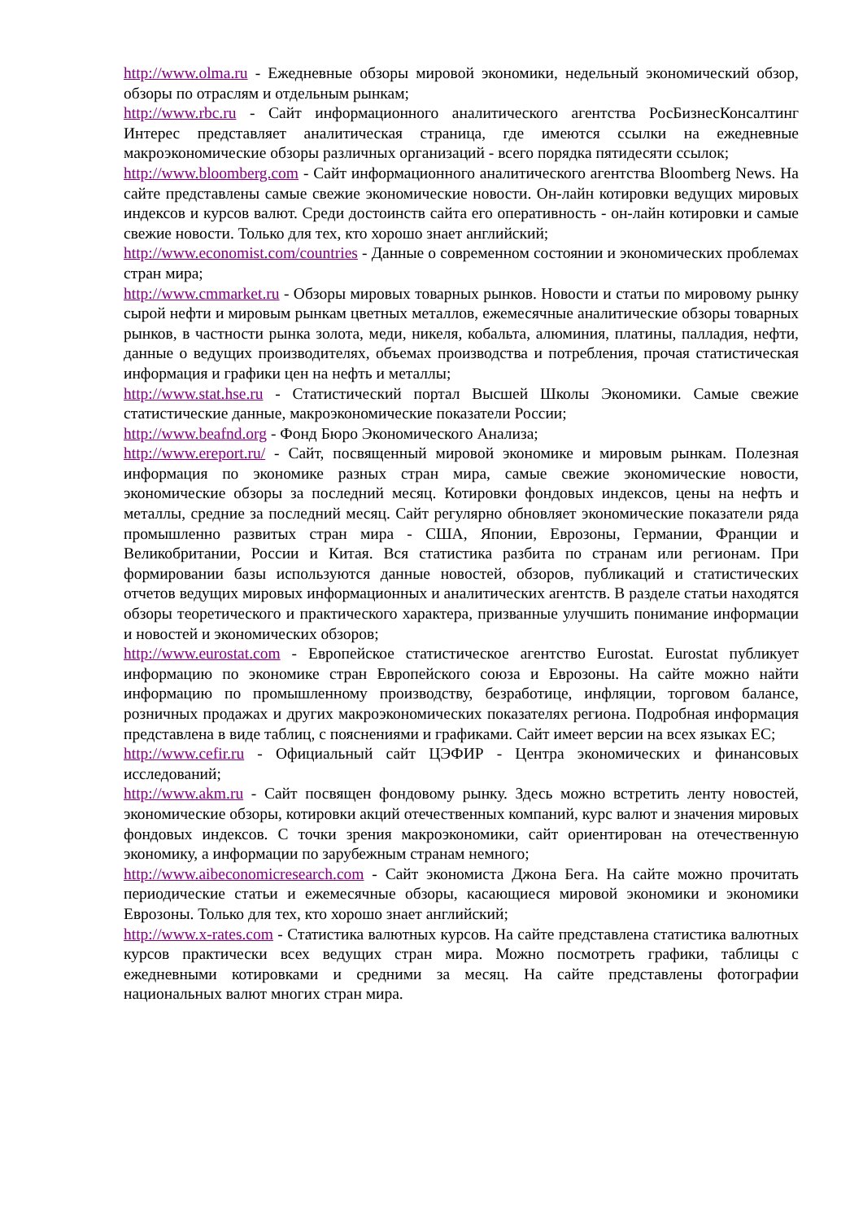http://www.olma.ru - Ежедневные обзоры мировой экономики, недельный экономический обзор, обзоры по отраслям и отдельным рынкам;
http://www.rbc.ru - Сайт информационного аналитического агентства РосБизнесКонсалтинг Интерес представляет аналитическая страница, где имеются ссылки на ежедневные макроэкономические обзоры различных организаций - всего порядка пятидесяти ссылок;
http://www.bloomberg.com - Сайт информационного аналитического агентства Bloomberg News. На сайте представлены самые свежие экономические новости. Он-лайн котировки ведущих мировых индексов и курсов валют. Среди достоинств сайта его оперативность - он-лайн котировки и самые свежие новости. Только для тех, кто хорошо знает английский;
http://www.economist.com/countries - Данные о современном состоянии и экономических проблемах стран мира;
http://www.cmmarket.ru - Обзоры мировых товарных рынков. Новости и статьи по мировому рынку сырой нефти и мировым рынкам цветных металлов, ежемесячные аналитические обзоры товарных рынков, в частности рынка золота, меди, никеля, кобальта, алюминия, платины, палладия, нефти, данные о ведущих производителях, объемах производства и потребления, прочая статистическая информация и графики цен на нефть и металлы;
http://www.stat.hse.ru - Статистический портал Высшей Школы Экономики. Самые свежие статистические данные, макроэкономические показатели России;
http://www.beafnd.org - Фонд Бюро Экономического Анализа;
http://www.ereport.ru/ - Сайт, посвященный мировой экономике и мировым рынкам. Полезная информация по экономике разных стран мира, самые свежие экономические новости, экономические обзоры за последний месяц. Котировки фондовых индексов, цены на нефть и металлы, средние за последний месяц. Сайт регулярно обновляет экономические показатели ряда промышленно развитых стран мира - США, Японии, Еврозоны, Германии, Франции и Великобритании, России и Китая. Вся статистика разбита по странам или регионам. При формировании базы используются данные новостей, обзоров, публикаций и статистических отчетов ведущих мировых информационных и аналитических агентств. В разделе статьи находятся обзоры теоретического и практического характера, призванные улучшить понимание информации и новостей и экономических обзоров;
http://www.eurostat.com - Европейское статистическое агентство Eurostat. Eurostat публикует информацию по экономике стран Европейского союза и Еврозоны. На сайте можно найти информацию по промышленному производству, безработице, инфляции, торговом балансе, розничных продажах и других макроэкономических показателях региона. Подробная информация представлена в виде таблиц, с пояснениями и графиками. Сайт имеет версии на всех языках ЕС;
http://www.cefir.ru - Официальный сайт ЦЭФИР - Центра экономических и финансовых исследований;
http://www.akm.ru - Сайт посвящен фондовому рынку. Здесь можно встретить ленту новостей, экономические обзоры, котировки акций отечественных компаний, курс валют и значения мировых фондовых индексов. С точки зрения макроэкономики, сайт ориентирован на отечественную экономику, а информации по зарубежным странам немного;
http://www.aibeconomicresearch.com - Сайт экономиста Джона Бега. На сайте можно прочитать периодические статьи и ежемесячные обзоры, касающиеся мировой экономики и экономики Еврозоны. Только для тех, кто хорошо знает английский;
http://www.x-rates.com - Статистика валютных курсов. На сайте представлена статистика валютных курсов практически всех ведущих стран мира. Можно посмотреть графики, таблицы с ежедневными котировками и средними за месяц. На сайте представлены фотографии национальных валют многих стран мира.